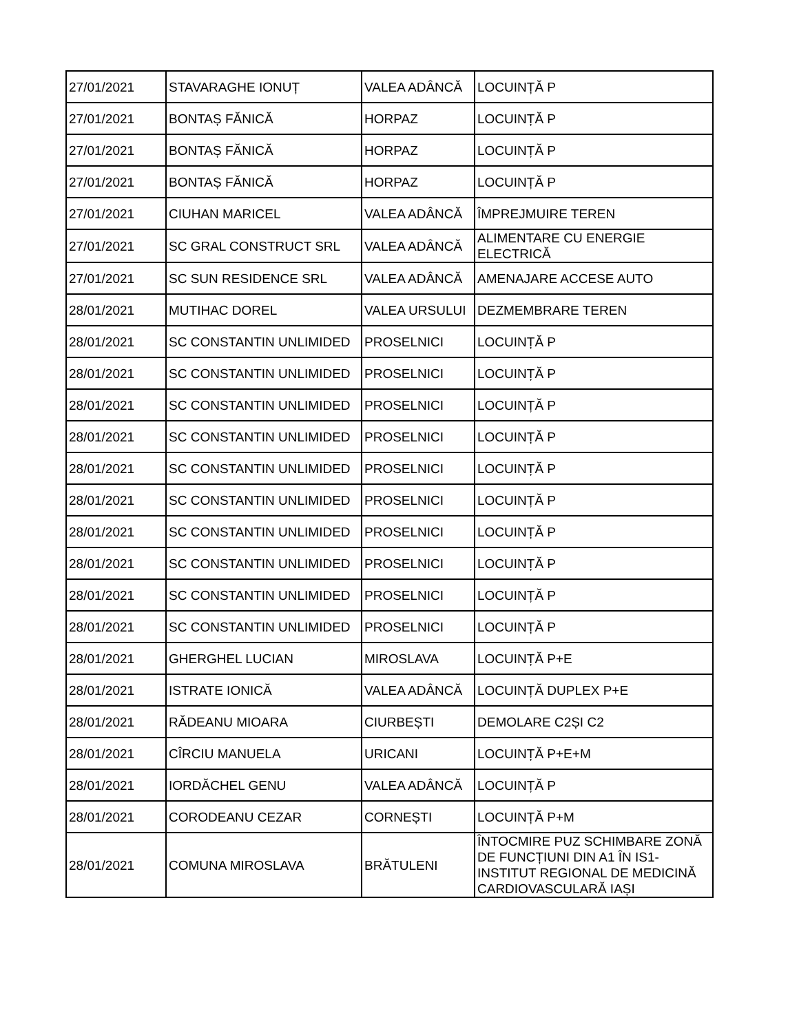| 27/01/2021 | STAVARAGHE IONUȚ | VALEA ADÂNCĂ | LOCUINȚĂ P |
| 27/01/2021 | BONTAȘ FĂNICĂ | HORPAZ | LOCUINȚĂ P |
| 27/01/2021 | BONTAȘ FĂNICĂ | HORPAZ | LOCUINȚĂ P |
| 27/01/2021 | BONTAȘ FĂNICĂ | HORPAZ | LOCUINȚĂ P |
| 27/01/2021 | CIUHAN MARICEL | VALEA ADÂNCĂ | ÎMPREJMUIRE TEREN |
| 27/01/2021 | SC GRAL CONSTRUCT SRL | VALEA ADÂNCĂ | ALIMENTARE CU ENERGIE ELECTRICĂ |
| 27/01/2021 | SC SUN RESIDENCE SRL | VALEA ADÂNCĂ | AMENAJARE ACCESE AUTO |
| 28/01/2021 | MUTIHAC DOREL | VALEA URSULUI | DEZMEMBRARE TEREN |
| 28/01/2021 | SC CONSTANTIN UNLIMIDED | PROSELNICI | LOCUINȚĂ P |
| 28/01/2021 | SC CONSTANTIN UNLIMIDED | PROSELNICI | LOCUINȚĂ P |
| 28/01/2021 | SC CONSTANTIN UNLIMIDED | PROSELNICI | LOCUINȚĂ P |
| 28/01/2021 | SC CONSTANTIN UNLIMIDED | PROSELNICI | LOCUINȚĂ P |
| 28/01/2021 | SC CONSTANTIN UNLIMIDED | PROSELNICI | LOCUINȚĂ P |
| 28/01/2021 | SC CONSTANTIN UNLIMIDED | PROSELNICI | LOCUINȚĂ P |
| 28/01/2021 | SC CONSTANTIN UNLIMIDED | PROSELNICI | LOCUINȚĂ P |
| 28/01/2021 | SC CONSTANTIN UNLIMIDED | PROSELNICI | LOCUINȚĂ P |
| 28/01/2021 | SC CONSTANTIN UNLIMIDED | PROSELNICI | LOCUINȚĂ P |
| 28/01/2021 | SC CONSTANTIN UNLIMIDED | PROSELNICI | LOCUINȚĂ P |
| 28/01/2021 | GHERGHEL LUCIAN | MIROSLAVA | LOCUINȚĂ P+E |
| 28/01/2021 | ISTRATE IONICĂ | VALEA ADÂNCĂ | LOCUINȚĂ DUPLEX P+E |
| 28/01/2021 | RĂDEANU MIOARA | CIURBEȘTI | DEMOLARE C2ȘI C2 |
| 28/01/2021 | CÎRCIU MANUELA | URICANI | LOCUINȚĂ P+E+M |
| 28/01/2021 | IORDĂCHEL GENU | VALEA ADÂNCĂ | LOCUINȚĂ P |
| 28/01/2021 | CORODEANU CEZAR | CORNEȘTI | LOCUINȚĂ P+M |
| 28/01/2021 | COMUNA MIROSLAVA | BRĂTULENI | ÎNTOCMIRE PUZ SCHIMBARE ZONĂ DE FUNCȚIUNI DIN A1 ÎN IS1-INSTITUT REGIONAL DE MEDICINĂ CARDIOVASCULARĂ IAȘI |